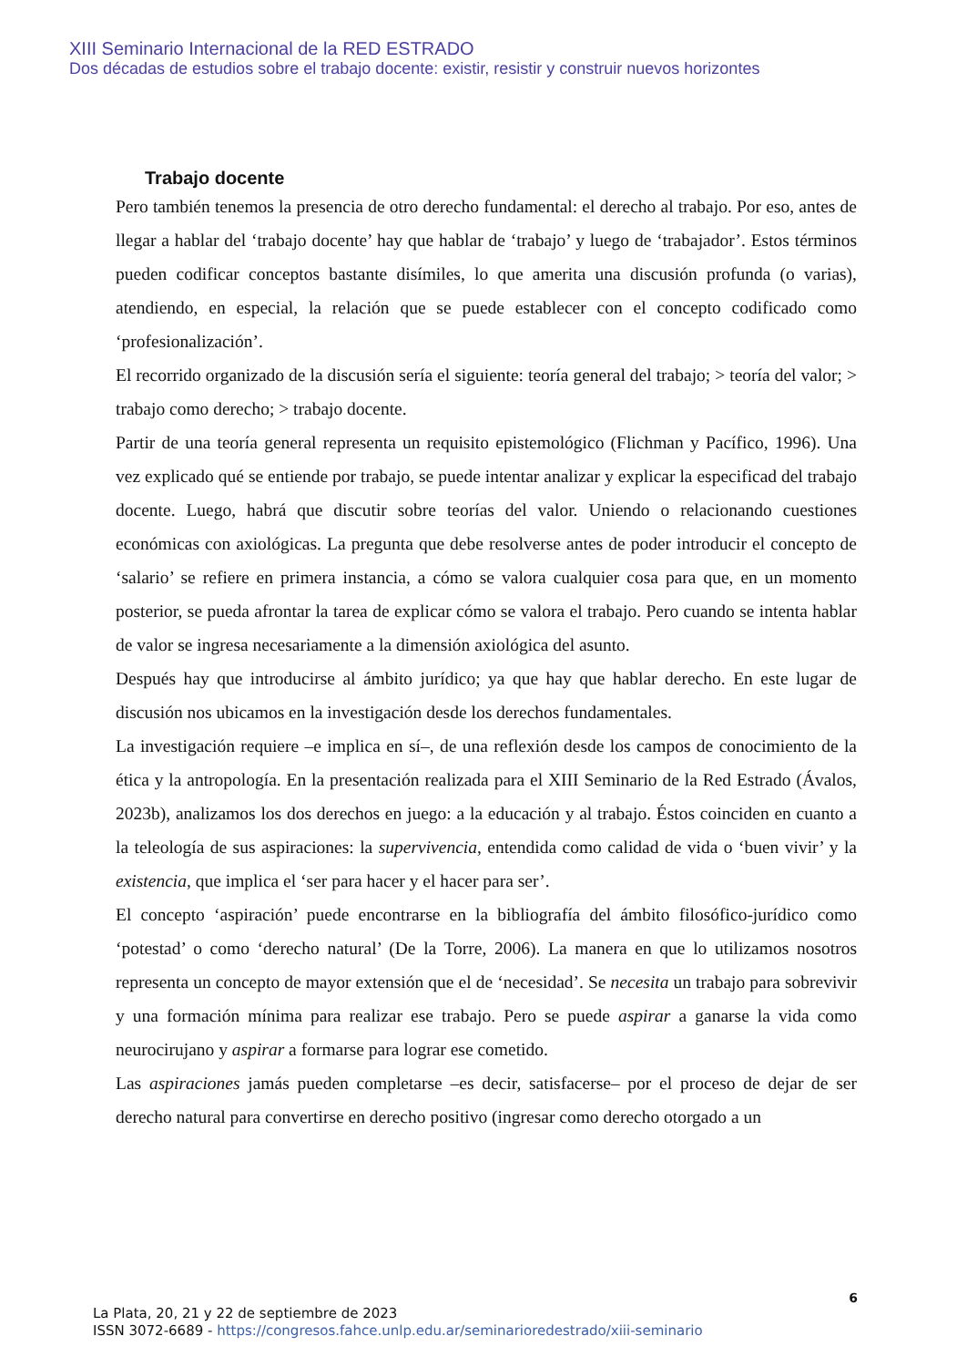XIII Seminario Internacional de la RED ESTRADO
Dos décadas de estudios sobre el trabajo docente: existir, resistir y construir nuevos horizontes
Trabajo docente
Pero también tenemos la presencia de otro derecho fundamental: el derecho al trabajo. Por eso, antes de llegar a hablar del ‘trabajo docente’ hay que hablar de ‘trabajo’ y luego de ‘trabajador’. Estos términos pueden codificar conceptos bastante disímiles, lo que amerita una discusión profunda (o varias), atendiendo, en especial, la relación que se puede establecer con el concepto codificado como ‘profesionalización’.
El recorrido organizado de la discusión sería el siguiente: teoría general del trabajo; > teoría del valor; > trabajo como derecho; > trabajo docente.
Partir de una teoría general representa un requisito epistemológico (Flichman y Pacífico, 1996). Una vez explicado qué se entiende por trabajo, se puede intentar analizar y explicar la especificad del trabajo docente. Luego, habrá que discutir sobre teorías del valor. Uniendo o relacionando cuestiones económicas con axiológicas. La pregunta que debe resolverse antes de poder introducir el concepto de ‘salario’ se refiere en primera instancia, a cómo se valora cualquier cosa para que, en un momento posterior, se pueda afrontar la tarea de explicar cómo se valora el trabajo. Pero cuando se intenta hablar de valor se ingresa necesariamente a la dimensión axiológica del asunto.
Después hay que introducirse al ámbito jurídico; ya que hay que hablar derecho. En este lugar de discusión nos ubicamos en la investigación desde los derechos fundamentales.
La investigación requiere –e implica en sí–, de una reflexión desde los campos de conocimiento de la ética y la antropología. En la presentación realizada para el XIII Seminario de la Red Estrado (Ávalos, 2023b), analizamos los dos derechos en juego: a la educación y al trabajo. Éstos coinciden en cuanto a la teleología de sus aspiraciones: la supervivencia, entendida como calidad de vida o ‘buen vivir’ y la existencia, que implica el ‘ser para hacer y el hacer para ser’.
El concepto ‘aspiración’ puede encontrarse en la bibliografía del ámbito filosófico-jurídico como ‘potestad’ o como ‘derecho natural’ (De la Torre, 2006). La manera en que lo utilizamos nosotros representa un concepto de mayor extensión que el de ‘necesidad’. Se necesita un trabajo para sobrevivir y una formación mínima para realizar ese trabajo. Pero se puede aspirar a ganarse la vida como neurocirujano y aspirar a formarse para lograr ese cometido.
Las aspiraciones jamás pueden completarse –es decir, satisfacerse– por el proceso de dejar de ser derecho natural para convertirse en derecho positivo (ingresar como derecho otorgado a un
6
La Plata, 20, 21 y 22 de septiembre de 2023
ISSN 3072-6689 - https://congresos.fahce.unlp.edu.ar/seminarioredestrado/xiii-seminario